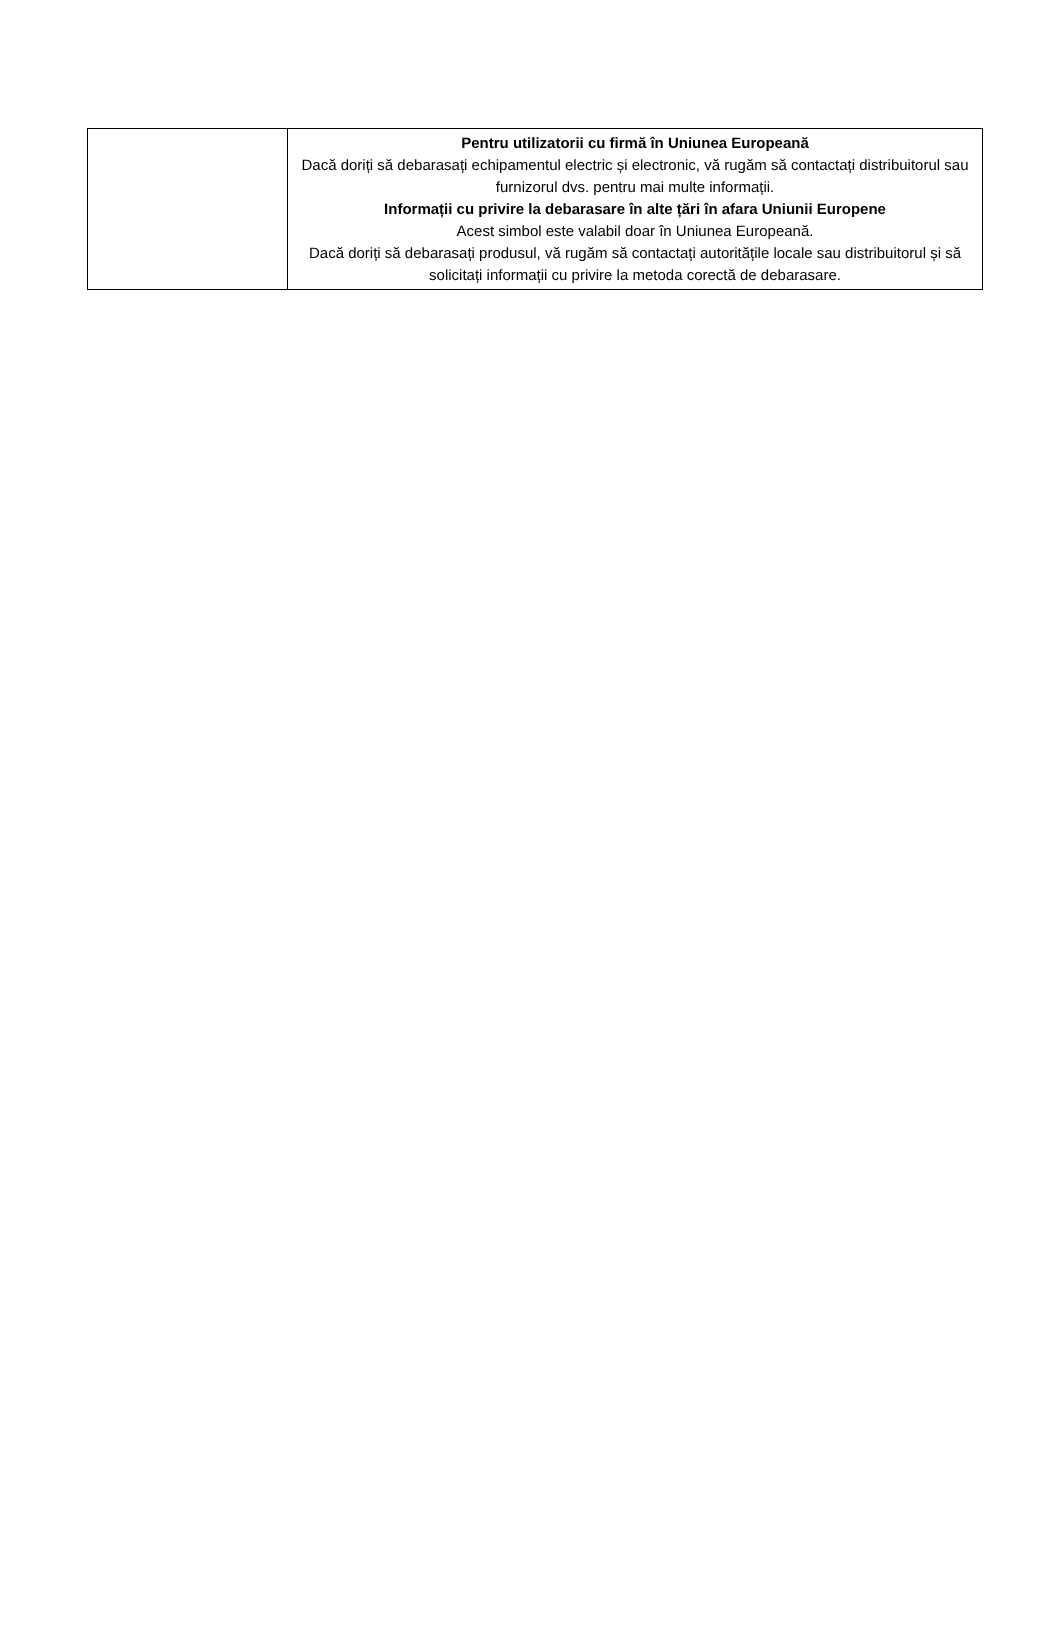| | Pentru utilizatorii cu firmă în Uniunea Europeană Dacă doriți să debarasați echipamentul electric și electronic, vă rugăm să contactați distribuitorul sau furnizorul dvs. pentru mai multe informații. Informații cu privire la debarasare în alte țări în afara Uniunii Europene Acest simbol este valabil doar în Uniunea Europeană. Dacă doriți să debarasați produsul, vă rugăm să contactați autoritățile locale sau distribuitorul și să solicitați informații cu privire la metoda corectă de debarasare. |